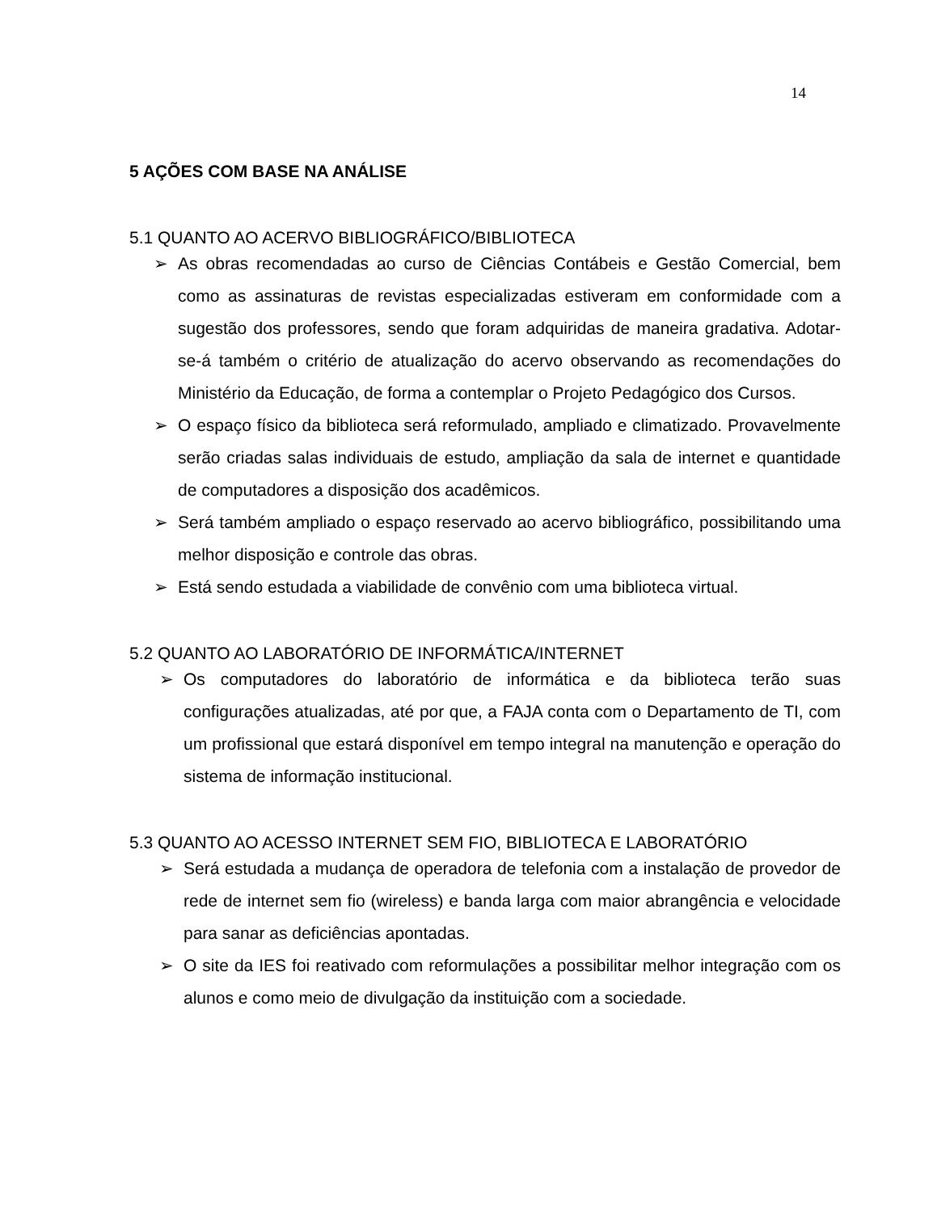14
5 AÇÕES COM BASE NA ANÁLISE
5.1 QUANTO AO ACERVO BIBLIOGRÁFICO/BIBLIOTECA
➢ As obras recomendadas ao curso de Ciências Contábeis e Gestão Comercial, bem como as assinaturas de revistas especializadas estiveram em conformidade com a sugestão dos professores, sendo que foram adquiridas de maneira gradativa. Adotar-se-á também o critério de atualização do acervo observando as recomendações do Ministério da Educação, de forma a contemplar o Projeto Pedagógico dos Cursos.
➢ O espaço físico da biblioteca será reformulado, ampliado e climatizado. Provavelmente serão criadas salas individuais de estudo, ampliação da sala de internet e quantidade de computadores a disposição dos acadêmicos.
➢ Será também ampliado o espaço reservado ao acervo bibliográfico, possibilitando uma melhor disposição e controle das obras.
➢ Está sendo estudada a viabilidade de convênio com uma biblioteca virtual.
5.2 QUANTO AO LABORATÓRIO DE INFORMÁTICA/INTERNET
➢ Os computadores do laboratório de informática e da biblioteca terão suas configurações atualizadas, até por que, a FAJA conta com o Departamento de TI, com um profissional que estará disponível em tempo integral na manutenção e operação do sistema de informação institucional.
5.3 QUANTO AO ACESSO INTERNET SEM FIO, BIBLIOTECA E LABORATÓRIO
➢ Será estudada a mudança de operadora de telefonia com a instalação de provedor de rede de internet sem fio (wireless) e banda larga com maior abrangência e velocidade para sanar as deficiências apontadas.
➢ O site da IES foi reativado com reformulações a possibilitar melhor integração com os alunos e como meio de divulgação da instituição com a sociedade.